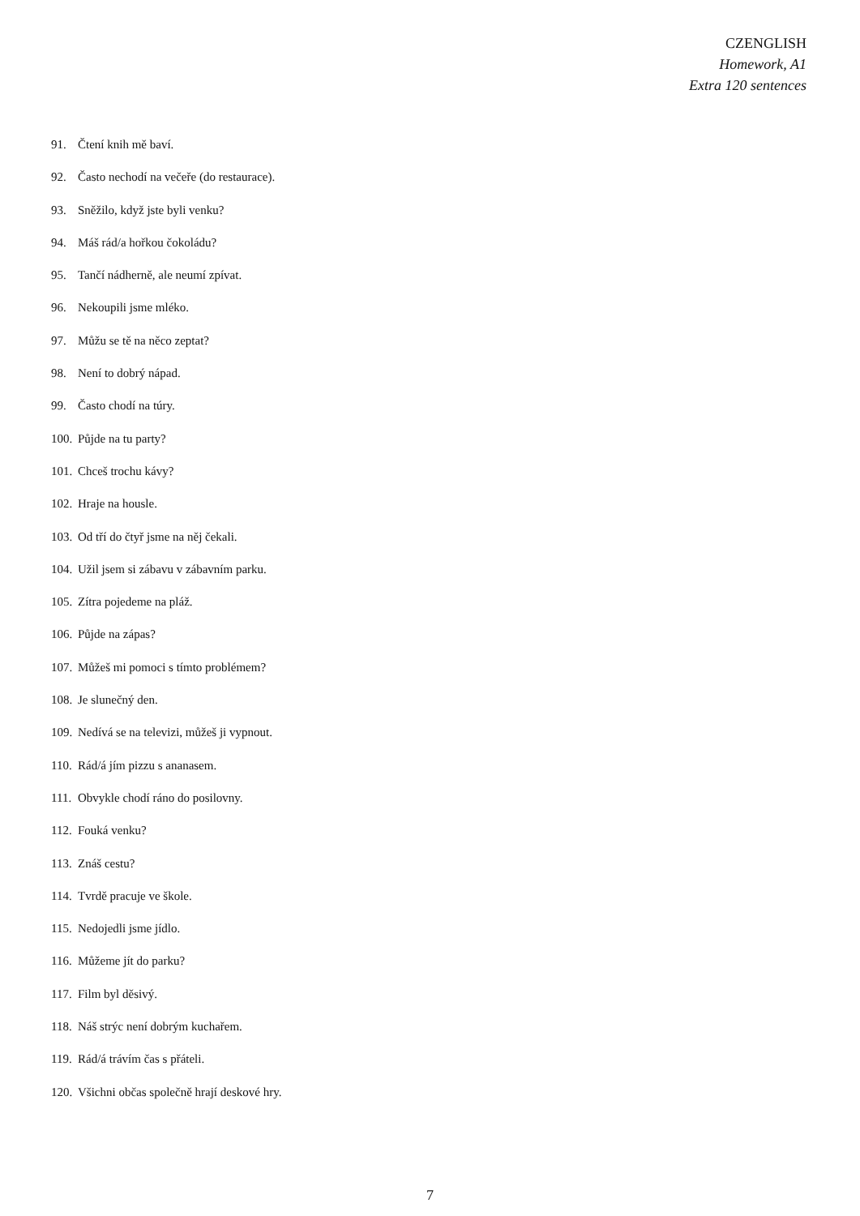CZENGLISH
Homework, A1
Extra 120 sentences
91. Čtení knih mě baví.
92. Často nechodí na večeře (do restaurace).
93. Sněžilo, když jste byli venku?
94. Máš rád/a hořkou čokoládu?
95. Tančí nádherně, ale neumí zpívat.
96. Nekoupili jsme mléko.
97. Můžu se tě na něco zeptat?
98. Není to dobrý nápad.
99. Často chodí na túry.
100. Půjde na tu party?
101. Chceš trochu kávy?
102. Hraje na housle.
103. Od tří do čtyř jsme na něj čekali.
104. Užil jsem si zábavu v zábavním parku.
105. Zítra pojedeme na pláž.
106. Půjde na zápas?
107. Můžeš mi pomoci s tímto problémem?
108. Je slunečný den.
109. Nedívá se na televizi, můžeš ji vypnout.
110. Rád/á jím pizzu s ananasem.
111. Obvykle chodí ráno do posilovny.
112. Fouká venku?
113. Znáš cestu?
114. Tvrdě pracuje ve škole.
115. Nedojedli jsme jídlo.
116. Můžeme jít do parku?
117. Film byl děsivý.
118. Náš strýc není dobrým kuchařem.
119. Rád/á trávím čas s přáteli.
120. Všichni občas společně hrají deskové hry.
7